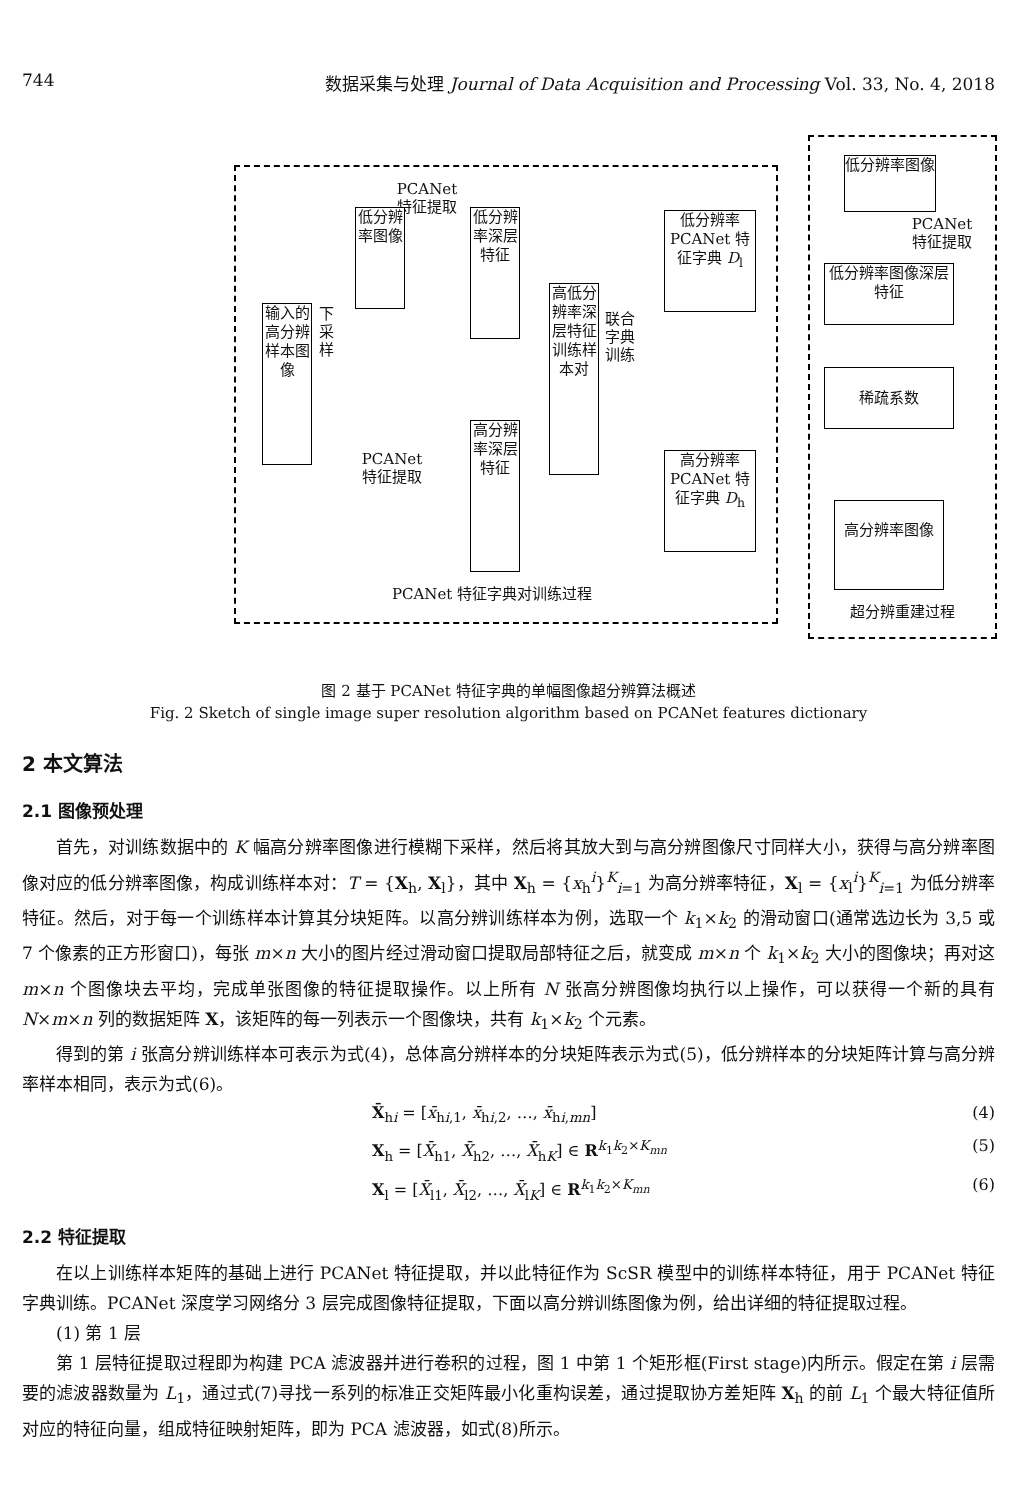744 数据采集与处理 Journal of Data Acquisition and Processing Vol. 33, No. 4, 2018
输入的高分辨样本图像
下采样
PCANet 特征提取
低分辨率图像
低分辨率深层特征
PCANet 特征提取
高分辨率深层特征
高低分辨率深层特征训练样本对
联合字典训练
低分辨率 PCANet 特征字典 D<sub>l</sub>
高分辨率 PCANet 特征字典 D<sub>h</sub>
PCANet 特征字典对训练过程
低分辨率图像
PCANet 特征提取
低分辨率图像深层特征
稀疏系数
高分辨率图像
超分辨重建过程
图 2 基于 PCANet 特征字典的单幅图像超分辨算法概述
Fig. 2 Sketch of single image super resolution algorithm based on PCANet features dictionary
2 本文算法
2.1 图像预处理
首先，对训练数据中的 K 幅高分辨率图像进行模糊下采样，然后将其放大到与高分辨图像尺寸同样大小，获得与高分辨率图像对应的低分辨率图像，构成训练样本对：T = {X<sub>h</sub>, X<sub>l</sub>}，其中 X<sub>h</sub> = {x<sub>h</sub><sup>i</sup>}<sup>K</sup><sub>i=1</sub> 为高分辨率特征，X<sub>l</sub> = {x<sub>l</sub><sup>i</sup>}<sup>K</sup><sub>i=1</sub> 为低分辨率特征。然后，对于每一个训练样本计算其分块矩阵。以高分辨训练样本为例，选取一个 k<sub>1</sub>×k<sub>2</sub> 的滑动窗口(通常选边长为 3,5 或 7 个像素的正方形窗口)，每张 m×n 大小的图片经过滑动窗口提取局部特征之后，就变成 m×n 个 k<sub>1</sub>×k<sub>2</sub> 大小的图像块；再对这 m×n 个图像块去平均，完成单张图像的特征提取操作。以上所有 N 张高分辨图像均执行以上操作，可以获得一个新的具有 N×m×n 列的数据矩阵 X，该矩阵的每一列表示一个图像块，共有 k<sub>1</sub>×k<sub>2</sub> 个元素。
得到的第 i 张高分辨训练样本可表示为式(4)，总体高分辨样本的分块矩阵表示为式(5)，低分辨样本的分块矩阵计算与高分辨率样本相同，表示为式(6)。
X̄<sub>hi</sub> = [x̄<sub>hi,1</sub>, x̄<sub>hi,2</sub>, …, x̄<sub>hi,mn</sub>] (4)
X<sub>h</sub> = [X̄<sub>h1</sub>, X̄<sub>h2</sub>, …, X̄<sub>hK</sub>] ∈ R<sup>k<sub>1</sub>k<sub>2</sub>×K<sub>mn</sub></sup> (5)
X<sub>l</sub> = [X̄<sub>l1</sub>, X̄<sub>l2</sub>, …, X̄<sub>lK</sub>] ∈ R<sup>k<sub>1</sub>k<sub>2</sub>×K<sub>mn</sub></sup> (6)
2.2 特征提取
在以上训练样本矩阵的基础上进行 PCANet 特征提取，并以此特征作为 ScSR 模型中的训练样本特征，用于 PCANet 特征字典训练。PCANet 深度学习网络分 3 层完成图像特征提取，下面以高分辨训练图像为例，给出详细的特征提取过程。
(1) 第 1 层
第 1 层特征提取过程即为构建 PCA 滤波器并进行卷积的过程，图 1 中第 1 个矩形框(First stage)内所示。假定在第 i 层需要的滤波器数量为 L<sub>1</sub>，通过式(7)寻找一系列的标准正交矩阵最小化重构误差，通过提取协方差矩阵 X<sub>h</sub> 的前 L<sub>1</sub> 个最大特征值所对应的特征向量，组成特征映射矩阵，即为 PCA 滤波器，如式(8)所示。